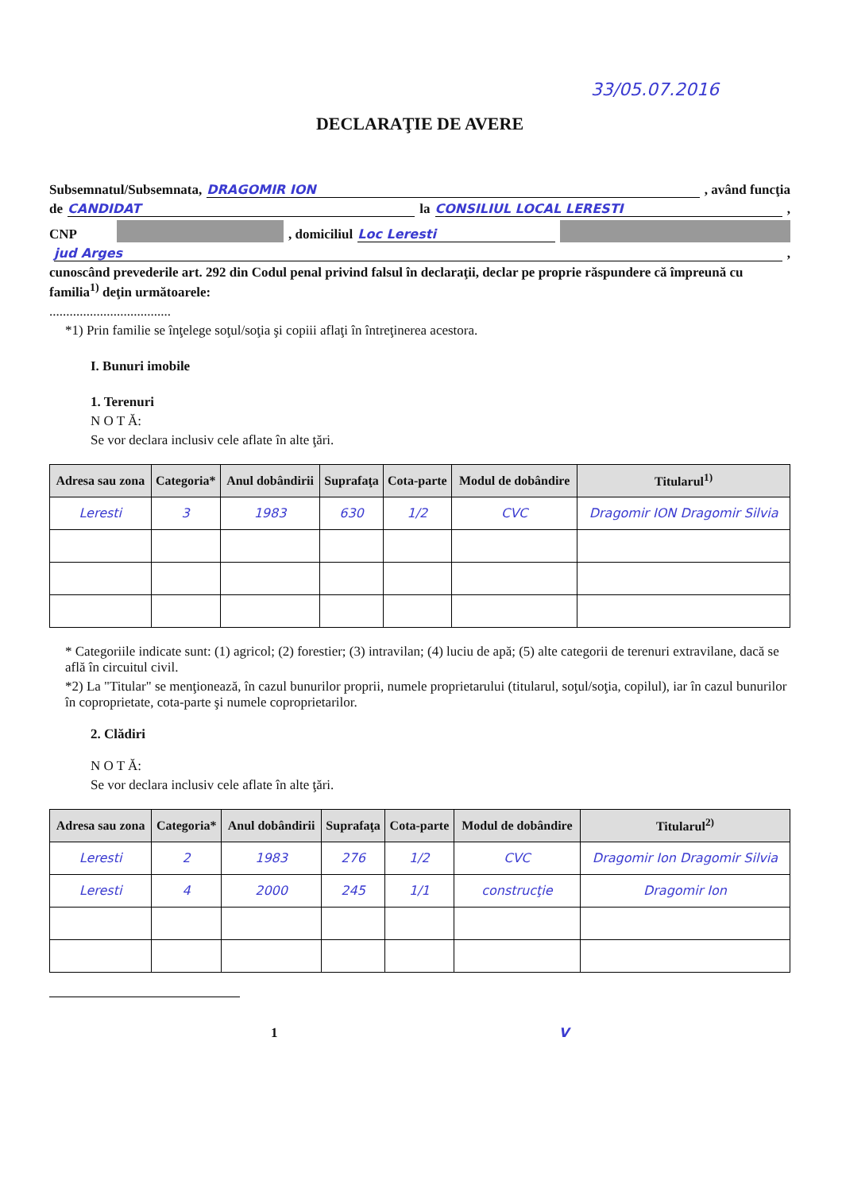33/05.07.2016
DECLARAŢIE DE AVERE
Subsemnatul/Subsemnata, DRAGOMIR ION , având funcţia
de CANDIDAT la CONSILIUL LOCAL LERESTI ,
CNP , domiciliul Loc Leresti
jud Arges ,
cunoscând prevederile art. 292 din Codul penal privind falsul în declaraţii, declar pe proprie răspundere că împreună cu familia<sup>1)</sup> deţin următoarele:
....................................
*1) Prin familie se înţelege soţul/soţia şi copiii aflaţi în întreţinerea acestora.
I. Bunuri imobile
1. Terenuri
N O T Ă:
Se vor declara inclusiv cele aflate în alte ţări.
| Adresa sau zona | Categoria* | Anul dobândirii | Suprafaţa | Cota-parte | Modul de dobândire | Titularul<sup>1)</sup> |
| --- | --- | --- | --- | --- | --- | --- |
| Leresti | 3 | 1983 | 630 | 1/2 | CVC | Dragomir ION Dragomir Silvia |
* Categoriile indicate sunt: (1) agricol; (2) forestier; (3) intravilan; (4) luciu de apă; (5) alte categorii de terenuri extravilane, dacă se află în circuitul civil.
*2) La "Titular" se menţionează, în cazul bunurilor proprii, numele proprietarului (titularul, soţul/soţia, copilul), iar în cazul bunurilor în coproprietate, cota-parte şi numele coproprietarilor.
2. Clădiri
N O T Ă:
Se vor declara inclusiv cele aflate în alte ţări.
| Adresa sau zona | Categoria* | Anul dobândirii | Suprafaţa | Cota-parte | Modul de dobândire | Titularul<sup>2)</sup> |
| --- | --- | --- | --- | --- | --- | --- |
| Leresti | 2 | 1983 | 276 | 1/2 | CVC | Dragomir Ion Dragomir Silvia |
| Leresti | 4 | 2000 | 245 | 1/1 | construcţie | Dragomir Ion |
1 V